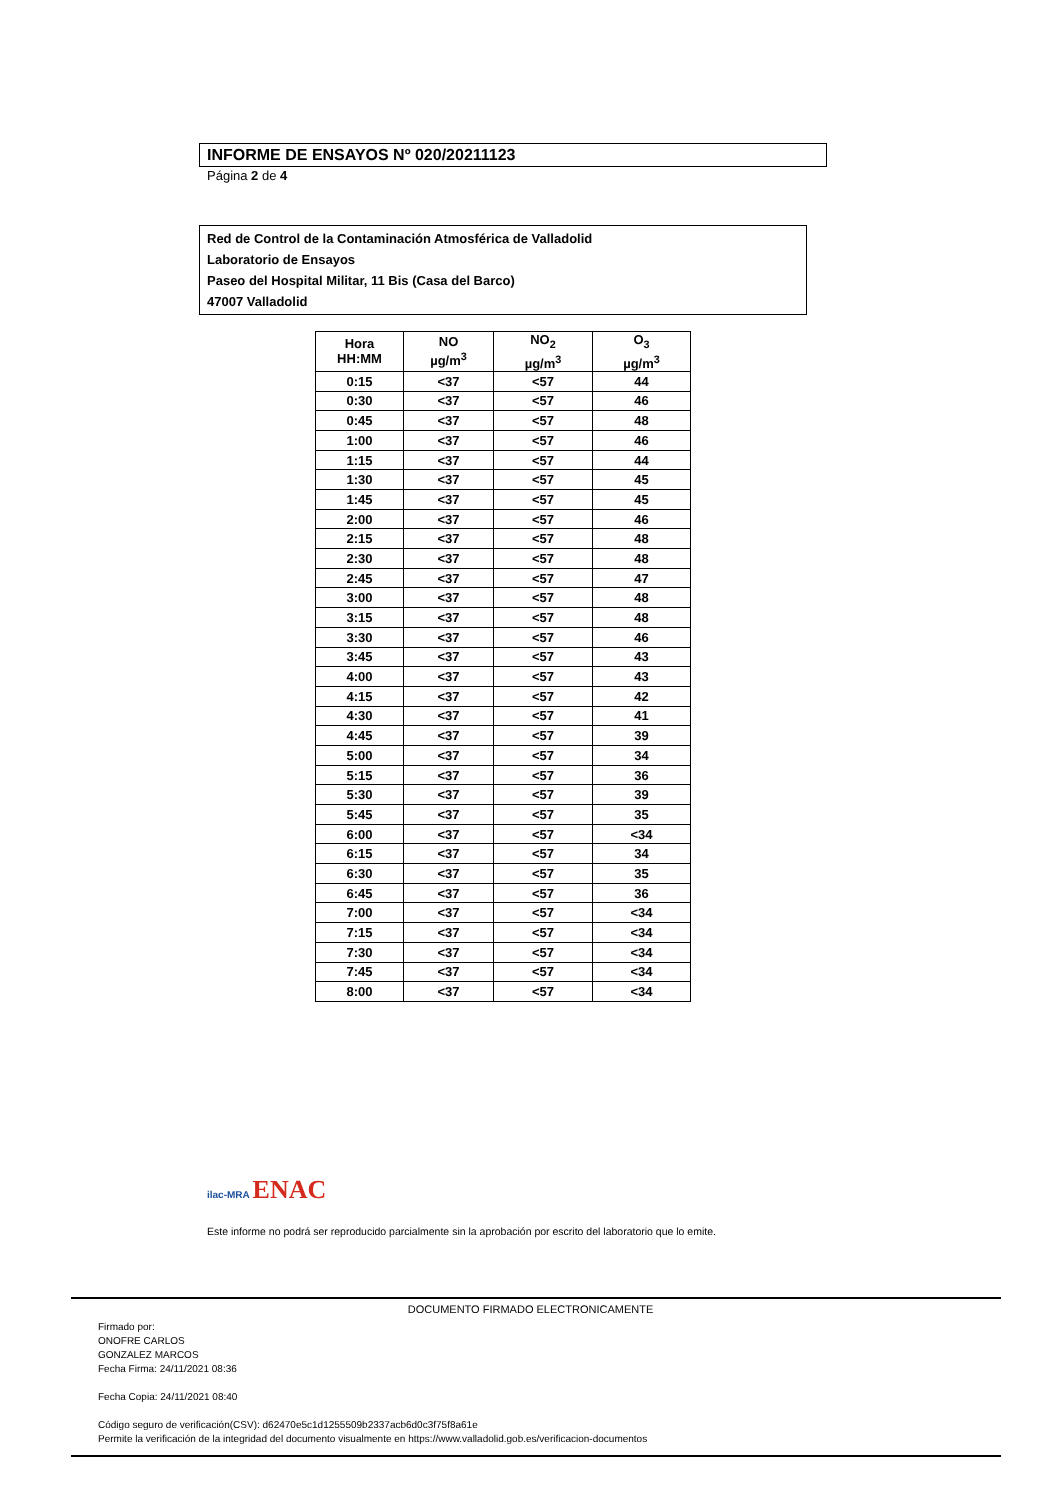INFORME DE ENSAYOS Nº 020/20211123
Página 2 de 4
Red de Control de la Contaminación Atmosférica de Valladolid
Laboratorio de Ensayos
Paseo del Hospital Militar, 11 Bis (Casa del Barco)
47007 Valladolid
| Hora HH:MM | NO µg/m<sup>3</sup> | NO<sub>2</sub> µg/m<sup>3</sup> | O<sub>3</sub> µg/m<sup>3</sup> |
| --- | --- | --- | --- |
| 0:15 | <37 | <57 | 44 |
| 0:30 | <37 | <57 | 46 |
| 0:45 | <37 | <57 | 48 |
| 1:00 | <37 | <57 | 46 |
| 1:15 | <37 | <57 | 44 |
| 1:30 | <37 | <57 | 45 |
| 1:45 | <37 | <57 | 45 |
| 2:00 | <37 | <57 | 46 |
| 2:15 | <37 | <57 | 48 |
| 2:30 | <37 | <57 | 48 |
| 2:45 | <37 | <57 | 47 |
| 3:00 | <37 | <57 | 48 |
| 3:15 | <37 | <57 | 48 |
| 3:30 | <37 | <57 | 46 |
| 3:45 | <37 | <57 | 43 |
| 4:00 | <37 | <57 | 43 |
| 4:15 | <37 | <57 | 42 |
| 4:30 | <37 | <57 | 41 |
| 4:45 | <37 | <57 | 39 |
| 5:00 | <37 | <57 | 34 |
| 5:15 | <37 | <57 | 36 |
| 5:30 | <37 | <57 | 39 |
| 5:45 | <37 | <57 | 35 |
| 6:00 | <37 | <57 | <34 |
| 6:15 | <37 | <57 | 34 |
| 6:30 | <37 | <57 | 35 |
| 6:45 | <37 | <57 | 36 |
| 7:00 | <37 | <57 | <34 |
| 7:15 | <37 | <57 | <34 |
| 7:30 | <37 | <57 | <34 |
| 7:45 | <37 | <57 | <34 |
| 8:00 | <37 | <57 | <34 |
ilac-MRA ENAC
Este informe no podrá ser reproducido parcialmente sin la aprobación por escrito del laboratorio que lo emite.
DOCUMENTO FIRMADO ELECTRONICAMENTE
Firmado por:
ONOFRE CARLOS
GONZALEZ MARCOS
Fecha Firma: 24/11/2021 08:36
Fecha Copia: 24/11/2021 08:40
Código seguro de verificación(CSV): d62470e5c1d1255509b2337acb6d0c3f75f8a61e
Permite la verificación de la integridad del documento visualmente en https://www.valladolid.gob.es/verificacion-documentos